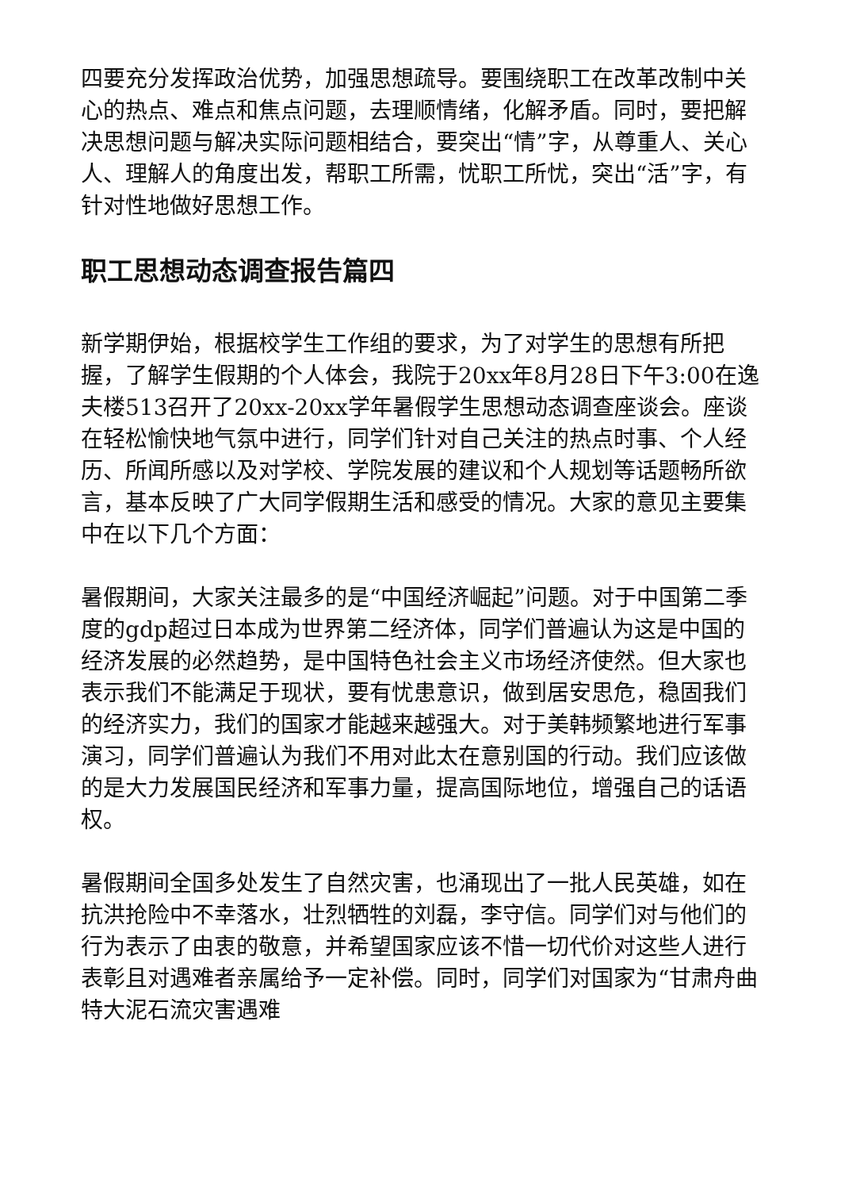四要充分发挥政治优势，加强思想疏导。要围绕职工在改革改制中关心的热点、难点和焦点问题，去理顺情绪，化解矛盾。同时，要把解决思想问题与解决实际问题相结合，要突出“情”字，从尊重人、关心人、理解人的角度出发，帮职工所需，忧职工所忧，突出“活”字，有针对性地做好思想工作。
职工思想动态调查报告篇四
新学期伊始，根据校学生工作组的要求，为了对学生的思想有所把握，了解学生假期的个人体会，我院于20xx年8月28日下午3:00在逸夫楼513召开了20xx-20xx学年暑假学生思想动态调查座谈会。座谈在轻松愉快地气氛中进行，同学们针对自己关注的热点时事、个人经历、所闻所感以及对学校、学院发展的建议和个人规划等话题畅所欲言，基本反映了广大同学假期生活和感受的情况。大家的意见主要集中在以下几个方面：
暑假期间，大家关注最多的是“中国经济崛起”问题。对于中国第二季度的gdp超过日本成为世界第二经济体，同学们普遍认为这是中国的经济发展的必然趋势，是中国特色社会主义市场经济使然。但大家也表示我们不能满足于现状，要有忧患意识，做到居安思危，稳固我们的经济实力，我们的国家才能越来越强大。对于美韩频繁地进行军事演习，同学们普遍认为我们不用对此太在意别国的行动。我们应该做的是大力发展国民经济和军事力量，提高国际地位，增强自己的话语权。
暑假期间全国多处发生了自然灾害，也涌现出了一批人民英雄，如在抗洪抢险中不幸落水，壮烈牺牲的刘磊，李守信。同学们对与他们的行为表示了由衷的敬意，并希望国家应该不惜一切代价对这些人进行表彰且对遇难者亲属给予一定补偿。同时，同学们对国家为“甘肃舟曲特大泥石流灾害遇难